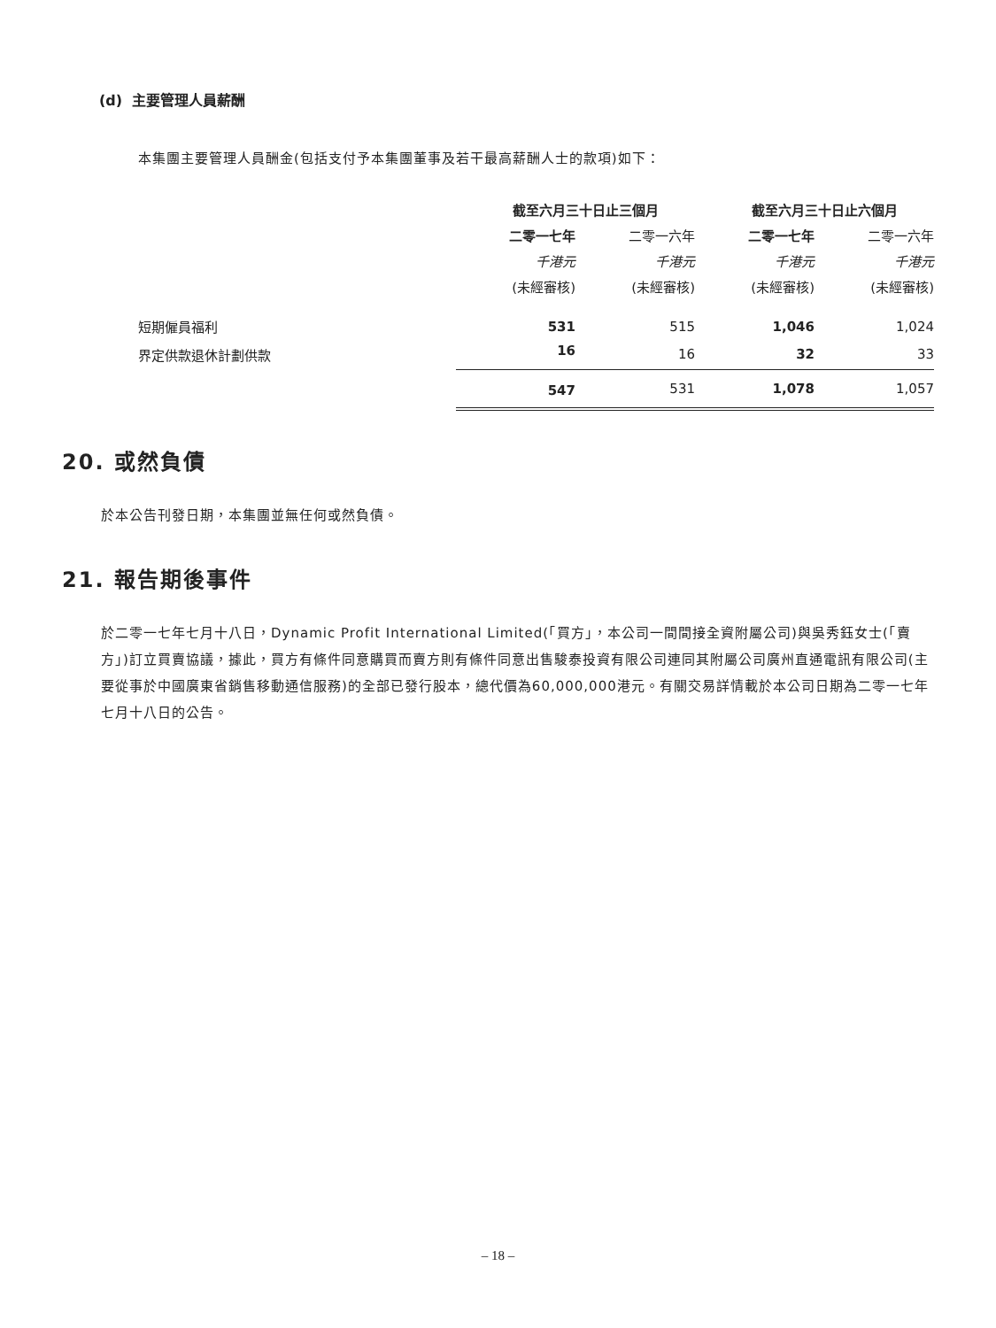(d) 主要管理人員薪酬
本集團主要管理人員酬金(包括支付予本集團董事及若干最高薪酬人士的款項)如下：
| | 截至六月三十日止三個月 | | 截至六月三十日止六個月 | |
| | 二零一七年 | 二零一六年 | 二零一七年 | 二零一六年 |
| | 千港元 | 千港元 | 千港元 | 千港元 |
| | (未經審核) | (未經審核) | (未經審核) | (未經審核) |
| 短期僱員福利 | 531 | 515 | 1,046 | 1,024 |
| 界定供款退休計劃供款 | 16 | 16 | 32 | 33 |
| | 547 | 531 | 1,078 | 1,057 |
20. 或然負債
於本公告刊發日期，本集團並無任何或然負債。
21. 報告期後事件
於二零一七年七月十八日，Dynamic Profit International Limited(「買方」，本公司一間間接全資附屬公司)與吳秀鈺女士(「賣方」)訂立買賣協議，據此，買方有條件同意購買而賣方則有條件同意出售駿泰投資有限公司連同其附屬公司廣州直通電訊有限公司(主要從事於中國廣東省銷售移動通信服務)的全部已發行股本，總代價為60,000,000港元。有關交易詳情載於本公司日期為二零一七年七月十八日的公告。
– 18 –